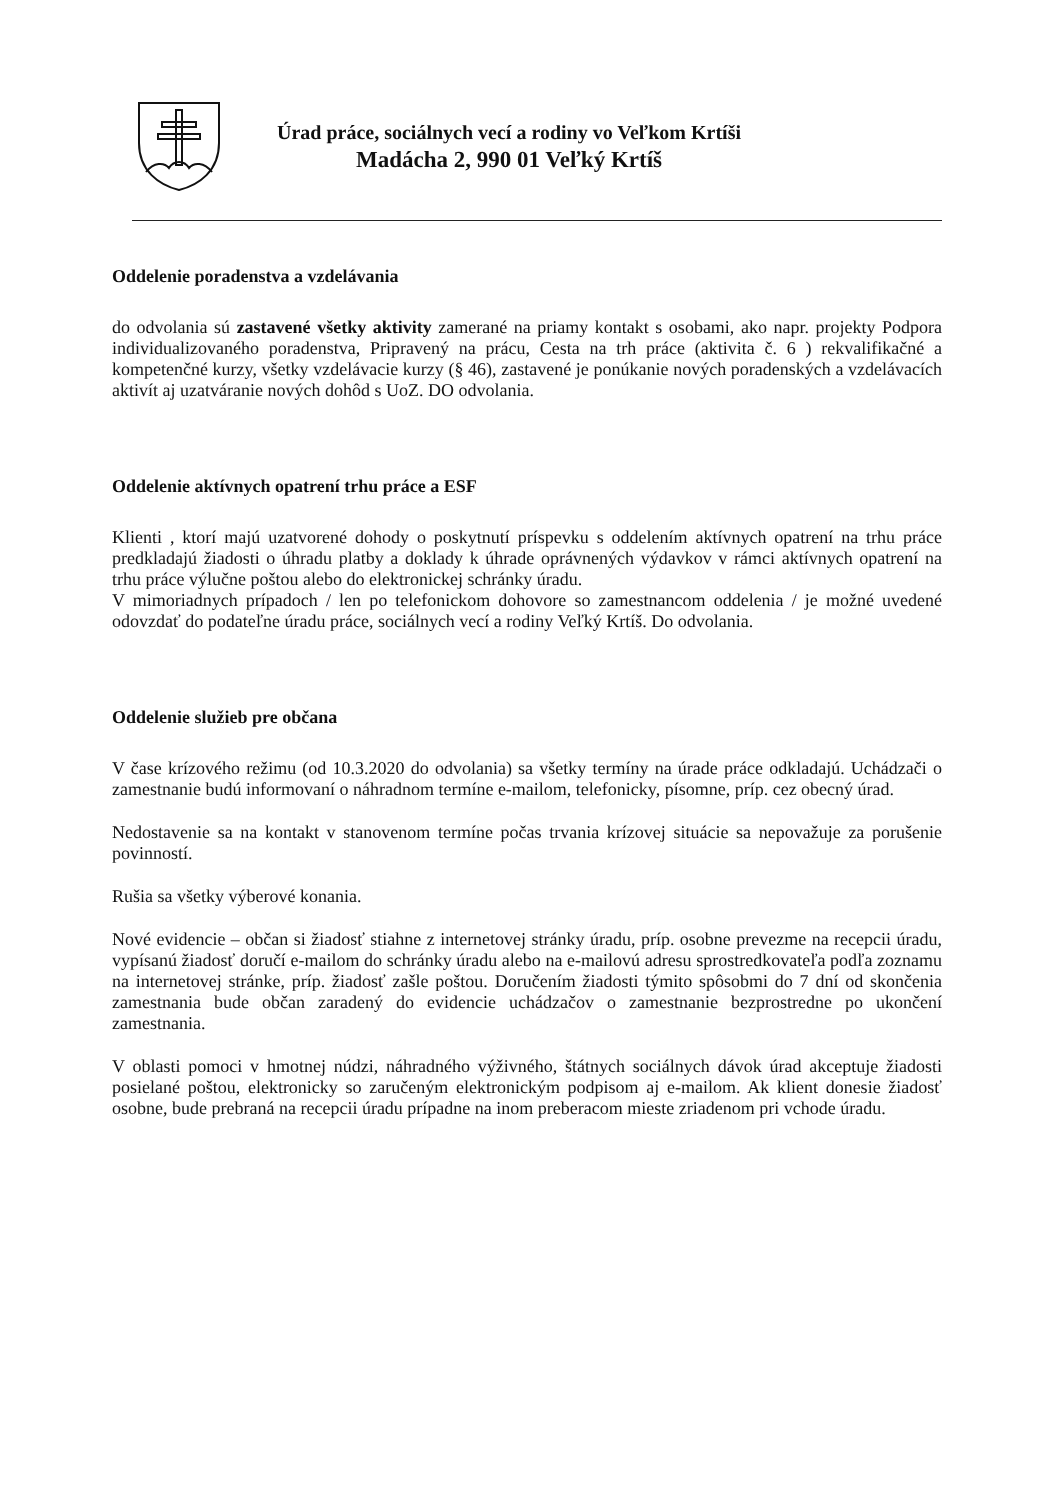Úrad práce, sociálnych vecí a rodiny vo Veľkom Krtíši
Madácha 2, 990 01 Veľký Krtíš
Oddelenie poradenstva a vzdelávania
do odvolania sú zastavené všetky aktivity zamerané na priamy kontakt s osobami, ako napr. projekty Podpora individualizovaného poradenstva, Pripravený na prácu, Cesta na trh práce (aktivita č. 6 ) rekvalifikačné a kompetenčné kurzy, všetky vzdelávacie kurzy (§ 46), zastavené je ponúkanie nových poradenských a vzdelávacích aktivít aj uzatváranie nových dohôd s UoZ. DO odvolania.
Oddelenie aktívnych opatrení trhu práce a ESF
Klienti , ktorí majú uzatvorené dohody o poskytnutí príspevku s oddelením aktívnych opatrení na trhu práce predkladajú žiadosti o úhradu platby a doklady k úhrade oprávnených výdavkov v rámci aktívnych opatrení na trhu práce výlučne poštou alebo do elektronickej schránky úradu.
V mimoriadnych prípadoch / len po telefonickom dohovore so zamestnancom oddelenia / je možné uvedené odovzdať do podateľne úradu práce, sociálnych vecí a rodiny Veľký Krtíš. Do odvolania.
Oddelenie služieb pre občana
V čase krízového režimu (od 10.3.2020 do odvolania) sa všetky termíny na úrade práce odkladajú. Uchádzači o zamestnanie budú informovaní o náhradnom termíne e-mailom, telefonicky, písomne, príp. cez obecný úrad.
Nedostavenie sa na kontakt v stanovenom termíne počas trvania krízovej situácie sa nepovažuje za porušenie povinností.
Rušia sa všetky výberové konania.
Nové evidencie – občan si žiadosť stiahne z internetovej stránky úradu, príp. osobne prevezme na recepcii úradu, vypísanú žiadosť doručí e-mailom do schránky úradu alebo na e-mailovú adresu sprostredkovateľa podľa zoznamu na internetovej stránke, príp. žiadosť zašle poštou. Doručením žiadosti týmito spôsobmi do 7 dní od skončenia zamestnania bude občan zaradený do evidencie uchádzačov o zamestnanie bezprostredne po ukončení zamestnania.
V oblasti pomoci v hmotnej núdzi, náhradného výživného, štátnych sociálnych dávok úrad akceptuje žiadosti posielané poštou, elektronicky so zaručeným elektronickým podpisom aj e-mailom. Ak klient donesie žiadosť osobne, bude prebraná na recepcii úradu prípadne na inom preberacom mieste zriadenom pri vchode úradu.